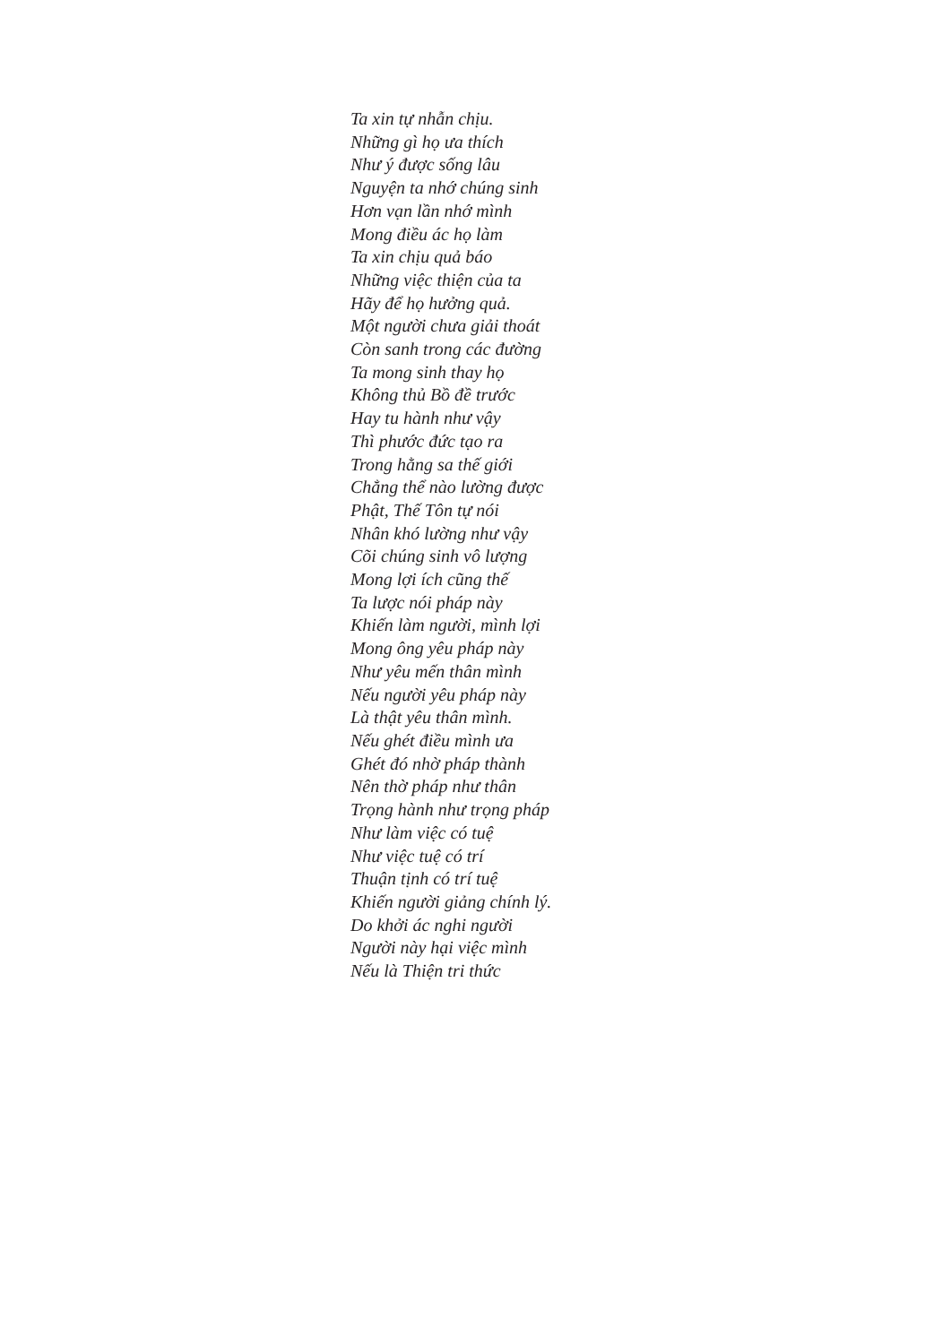Ta xin tự nhẫn chịu.
Những gì họ ưa thích
Như ý được sống lâu
Nguyện ta nhớ chúng sinh
Hơn vạn lần nhớ mình
Mong điều ác họ làm
Ta xin chịu quả báo
Những việc thiện của ta
Hãy để họ hưởng quả.
Một người chưa giải thoát
Còn sanh trong các đường
Ta mong sinh thay họ
Không thủ Bồ đề trước
Hay tu hành như vậy
Thì phước đức tạo ra
Trong hằng sa thế giới
Chẳng thể nào lường được
Phật, Thế Tôn tự nói
Nhân khó lường như vậy
Cõi chúng sinh vô lượng
Mong lợi ích cũng thế
Ta lược nói pháp này
Khiến làm người, mình lợi
Mong ông yêu pháp này
Như yêu mến thân mình
Nếu người yêu pháp này
Là thật yêu thân mình.
Nếu ghét điều mình ưa
Ghét đó nhờ pháp thành
Nên thờ pháp như thân
Trọng hành như trọng pháp
Như làm việc có tuệ
Như việc tuệ có trí
Thuận tịnh có trí tuệ
Khiến người giảng chính lý.
Do khởi ác nghi người
Người này hại việc mình
Nếu là Thiện tri thức